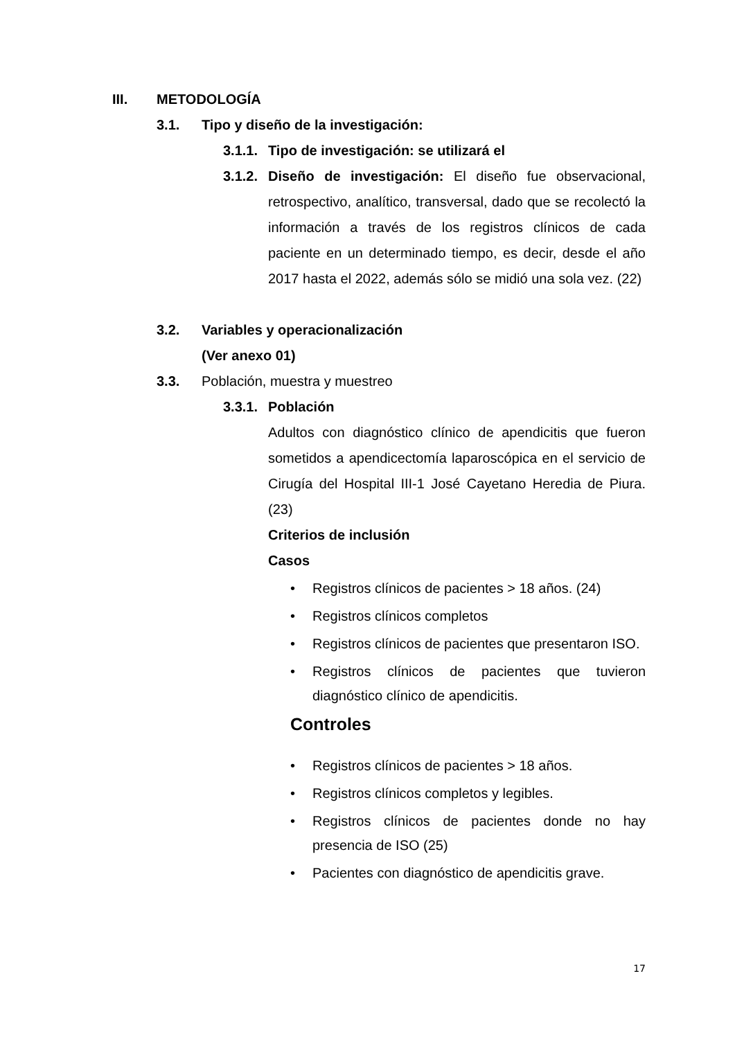III. METODOLOGÍA
3.1. Tipo y diseño de la investigación:
3.1.1. Tipo de investigación: se utilizará el
3.1.2.
Diseño de investigación: El diseño fue observacional, retrospectivo, analítico, transversal, dado que se recolectó la información a través de los registros clínicos de cada paciente en un determinado tiempo, es decir, desde el año 2017 hasta el 2022, además sólo se midió una sola vez. (22)
3.2. Variables y operacionalización
(Ver anexo 01)
3.3. Población, muestra y muestreo
3.3.1. Población
Adultos con diagnóstico clínico de apendicitis que fueron sometidos a apendicectomía laparoscópica en el servicio de Cirugía del Hospital III-1 José Cayetano Heredia de Piura. (23)
Criterios de inclusión
Casos
• Registros clínicos de pacientes > 18 años. (24)
• Registros clínicos completos
• Registros clínicos de pacientes que presentaron ISO.
• Registros clínicos de pacientes que tuvieron diagnóstico clínico de apendicitis.
Controles
• Registros clínicos de pacientes > 18 años.
• Registros clínicos completos y legibles.
• Registros clínicos de pacientes donde no hay presencia de ISO (25)
• Pacientes con diagnóstico de apendicitis grave.
17